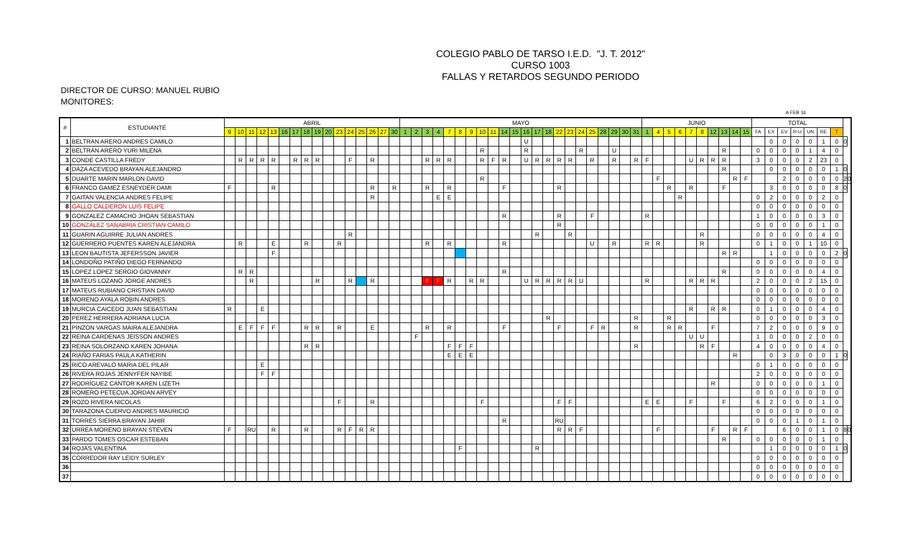COLEGIO PABLO DE TARSO I.E.D. "J. T. 2012"
CURSO 1003
FALLAS Y RETARDOS SEGUNDO PERIODO
DIRECTOR DE CURSO: MANUEL RUBIO
MONITORES:
A FEB 16
| # | ESTUDIANTE | ABRIL | | | | | | | | | | | | | | | | MAYO | | | | | | | | | | | | | | | | | | | | | | JUNIO | | | | | | | | | | TOTAL | | | | | | | | |
| --- | --- | --- | --- | --- | --- | --- | --- | --- | --- | --- | --- | --- | --- | --- | --- | --- | --- | --- | --- | --- | --- | --- | --- | --- | --- | --- | --- | --- | --- | --- | --- | --- | --- | --- | --- | --- | --- | --- | --- | --- | --- | --- | --- | --- | --- | --- | --- | --- | --- | --- | --- | --- | --- | --- | --- | --- | --- | --- |
| | | 9 | 10 | 11 | 12 | 13 | 16 | 17 | 18 | 19 | 20 | 23 | 24 | 25 | 26 | 27 | 30 | 1 | 2 | 3 | 4 | 7 | 8 | 9 | 10 | 11 | 14 | 15 | 16 | 17 | 18 | 22 | 23 | 24 | 25 | 28 | 29 | 30 | 31 | 1 | 4 | 5 | 6 | 7 | 8 | 12 | 13 | 14 | 15 | FA | EX | EV | R-U | UN | RE | T | | |
| 1 | BELTRAN ARERO ANDRES CAMILO | | | | | | | | | | | | | | | | | | | | | | | | | | | | U | | | | | | | | | | | | | | | | | | | | | | 0 | 0 | 0 | 0 | 1 | 0 | 0 | |
| 2 | BELTRÁN ARERO YURI MILENA | | | | | | | | | | | | | | | | | | | | | | | | R | | | | R | | | | | R | | | U | | | | | | | | | | R | | | 0 | 0 | 0 | 0 | 1 | 4 | 0 | | |
| 3 | CONDE CASTILLA FREDY | | R | R | R | R | | R | R | R | | | F | | R | | | | | R | R | R | | | R | F | R | | U | R | R | R | R | | R | | R | | R | F | | | | U | R | R | R | | | 3 | 0 | 0 | 0 | 2 | 23 | 0 | | |
| 4 | DAZA ACEVEDO BRAYAN ALEJANDRO | | | | | | | | | | | | | | | | | | | | | | | | | | | | | | | | | | | | | | | | | | | | | | R | | | | 0 | 0 | 0 | 0 | 0 | 1 | 0 | |
| 5 | DUARTE MARIN MARLON DAVID | | | | | | | | | | | | | | | | | | | | | | | | R | | | | | | | | | | | | | | | | F | | | | | | | R | F | | | 2 | 0 | 0 | 0 | 0 | 2 | 0 |
| 6 | FRANCO GAMEZ ESNEYDER DAMI | F | | | | R | | | | | | | | | R | | R | | | R | | R | | | | | F | | | | | R | | | | | | | | | | R | | R | | | F | | | | 3 | 0 | 0 | 0 | 0 | 8 | 0 | |
| 7 | GAITAN VALENCIA ANDRES FELIPE | | | | | | | | | | | | | | R | | | | | | E | E | | | | | | | | | | | | | | | | | | | | | R | | | | | | | 0 | 2 | 0 | 0 | 0 | 2 | 0 | | |
| 8 | GALLO CALDERON LUIS FELIPE | | | | | | | | | | | | | | | | | | | | | | | | | | | | | | | | | | | | | | | | | | | | | | | | | 0 | 0 | 0 | 0 | 0 | 0 | 0 | | |
| 9 | GONZALEZ CAMACHO JHOAN SEBASTIAN | | | | | | | | | | | | | | | | | | | | | | | | | | R | | | | | R | | | F | | | | | R | | | | | | | | | | 1 | 0 | 0 | 0 | 0 | 3 | 0 | | |
| 10 | GONZÁLEZ SANABRIA CRISTIAN CAMILO | | | | | | | | | | | | | | | | | | | | | | | | | | | | | | | R | | | | | | | | | | | | | | | | | | 0 | 0 | 0 | 0 | 0 | 1 | 0 | | |
| 11 | GUARIN AGUIRRE JULIAN ANDRES | | | | | | | | | | | | R | | | | | | | | | | | | | | | | | R | | | R | | | | | | | | | | | | R | | | | | 0 | 0 | 0 | 0 | 0 | 4 | 0 | | |
| 12 | GUERRERO PUENTES KAREN ALEJANDRA | | R | | | E | | | R | | | R | | | | | | | | R | | R | | | | | R | | | | | | | | U | | R | | | R | R | | | | R | | | | | 0 | 1 | 0 | 0 | 1 | 10 | 0 | | |
| 13 | LEON BAUTISTA JEFERSSON JAVIER | | | | | F | | | | | | | | | | | | | | | | | | | | | | | | | | | | | | | | | | | | | | | | | R | R | | | 1 | 0 | 0 | 0 | 0 | 2 | 0 | |
| 14 | LONDOÑO PATIÑO DIEGO FERNANDO | | | | | | | | | | | | | | | | | | | | | | | | | | | | | | | | | | | | | | | | | | | | | | | | | 0 | 0 | 0 | 0 | 0 | 0 | 0 | | |
| 15 | LOPEZ LOPEZ SERGIO GIOVANNY | | R | R | | | | | | | | | | | | | | | | | | | | | | | R | | | | | | | | | | | | | | | | | | | | R | | | 0 | 0 | 0 | 0 | 0 | 4 | 0 | | |
| 16 | MATEUS LOZANO JORGE ANDRES | | | R | | | | | | R | | | R | | R | | | | | F | F | R | | R | R | | | | U | R | R | R | R | U | | | | | | R | | | | R | R | R | | | | 2 | 0 | 0 | 0 | 2 | 15 | 0 | | |
| 17 | MATEUS RUBIANO CRISTIAN DAVID | | | | | | | | | | | | | | | | | | | | | | | | | | | | | | | | | | | | | | | | | | | | | | | | | 0 | 0 | 0 | 0 | 0 | 0 | 0 | | |
| 18 | MORENO AYALA ROBIN ANDRES | | | | | | | | | | | | | | | | | | | | | | | | | | | | | | | | | | | | | | | | | | | | | | | | | 0 | 0 | 0 | 0 | 0 | 0 | 0 | | |
| 19 | MURCIA CAICEDO JUAN SEBASTIAN | R | | | E | | | | | | | | | | | | | | | | | | | | | | | | | | | | | | | | | | | | | | | R | | R | R | | | 0 | 1 | 0 | 0 | 0 | 4 | 0 | | |
| 20 | PEREZ HERRERA ADRIANA LUCIA | | | | | | | | | | | | | | | | | | | | | | | | | | | | | | R | | | | | | | | R | | | R | | | | | | | | 0 | 0 | 0 | 0 | 0 | 3 | 0 | | |
| 21 | PINZON VARGAS MAIRA ALEJANDRA | | E | F | F | F | | | R | R | | R | | | E | | | | | R | | R | | | | | F | | | | | F | | | F | R | | | R | | | R | R | | | F | | | | 7 | 2 | 0 | 0 | 0 | 9 | 0 | | |
| 22 | REINA CARDENAS JEISSON ANDRES | | | | | | | | | | | | | | | | | | F | | | | | | | | | | | | | | | | | | | | | | | | | U | U | | | | | 1 | 0 | 0 | 0 | 2 | 0 | 0 | | |
| 23 | REINA SOLORZANO KAREN JOHANA | | | | | | | | R | R | | | | | | | | | | | | F | F | F | | | | | | | | | | | | | | | R | | | | | | R | F | | | | 4 | 0 | 0 | 0 | 0 | 4 | 0 | | |
| 24 | RIAÑO FARIAS PAULA KATHERIN | | | | | | | | | | | | | | | | | | | | | E | E | E | | | | | | | | | | | | | | | | | | | | | | | | R | | | 0 | 3 | 0 | 0 | 0 | 1 | 0 | |
| 25 | RICO AREVALO MARIA DEL PILAR | | | | E | | | | | | | | | | | | | | | | | | | | | | | | | | | | | | | | | | | | | | | | | | | | | 0 | 1 | 0 | 0 | 0 | 0 | 0 | | |
| 26 | RIVERA ROJAS JENNYFER NAYIBE | | | | F | F | | | | | | | | | | | | | | | | | | | | | | | | | | | | | | | | | | | | | | | | | | | | 2 | 0 | 0 | 0 | 0 | 0 | 0 | | |
| 27 | RODRÍGUEZ CANTOR KAREN LIZETH | | | | | | | | | | | | | | | | | | | | | | | | | | | | | | | | | | | | | | | | | | | | | R | | | | 0 | 0 | 0 | 0 | 0 | 1 | 0 | | |
| 28 | ROMERO PETECUA JORDAN ARVEY | | | | | | | | | | | | | | | | | | | | | | | | | | | | | | | | | | | | | | | | | | | | | | | | | 0 | 0 | 0 | 0 | 0 | 0 | 0 | | |
| 29 | ROZO RIVERA NICOLAS | | | | | | | | | | | F | | | R | | | | | | | | | | F | | | | | | | F | F | | | | | | | E | E | | | F | | | F | | | 6 | 2 | 0 | 0 | 0 | 1 | 0 | | |
| 30 | TARAZONA CUERVO ANDRES MAURICIO | | | | | | | | | | | | | | | | | | | | | | | | | | | | | | | | | | | | | | | | | | | | | | | | | 0 | 0 | 0 | 0 | 0 | 0 | 0 | | |
| 31 | TORRES SIERRA BRAYAN JAHIR | | | | | | | | | | | | | | | | | | | | | | | | | | R | | | | | RU | | | | | | | | | | | | | | | | | | 0 | 0 | 0 | 1 | 0 | 1 | 0 | | |
| 32 | URREA MORENO BRAYAN STEVEN | F | | RU | | R | | | R | | | R | F | R | R | | | | | | | | | | | | | | | | | R | R | F | | | | | | | F | | | | | F | | R | F | | | 6 | 0 | 0 | 1 | 0 | 8 | 0 |
| 33 | PARDO TOMES OSCAR ESTEBAN | | | | | | | | | | | | | | | | | | | | | | | | | | | | | | | | | | | | | | | | | | | | | | R | | | 0 | 0 | 0 | 0 | 0 | 1 | 0 | | |
| 34 | ROJAS VALENTINA | | | | | | | | | | | | | | | | | | | | | | F | | | | | | | R | | | | | | | | | | | | | | | | | | | | | 1 | 0 | 0 | 0 | 0 | 1 | 0 | |
| 35 | CORREDOR RAY LEIDY SURLEY | | | | | | | | | | | | | | | | | | | | | | | | | | | | | | | | | | | | | | | | | | | | | | | | | 0 | 0 | 0 | 0 | 0 | 0 | 0 | | |
| 36 | | | | | | | | | | | | | | | | | | | | | | | | | | | | | | | | | | | | | | | | | | | | | | | | | | 0 | 0 | 0 | 0 | 0 | 0 | 0 | | |
| 37 | | | | | | | | | | | | | | | | | | | | | | | | | | | | | | | | | | | | | | | | | | | | | | | | | | 0 | 0 | 0 | 0 | 0 | 0 | 0 | | |